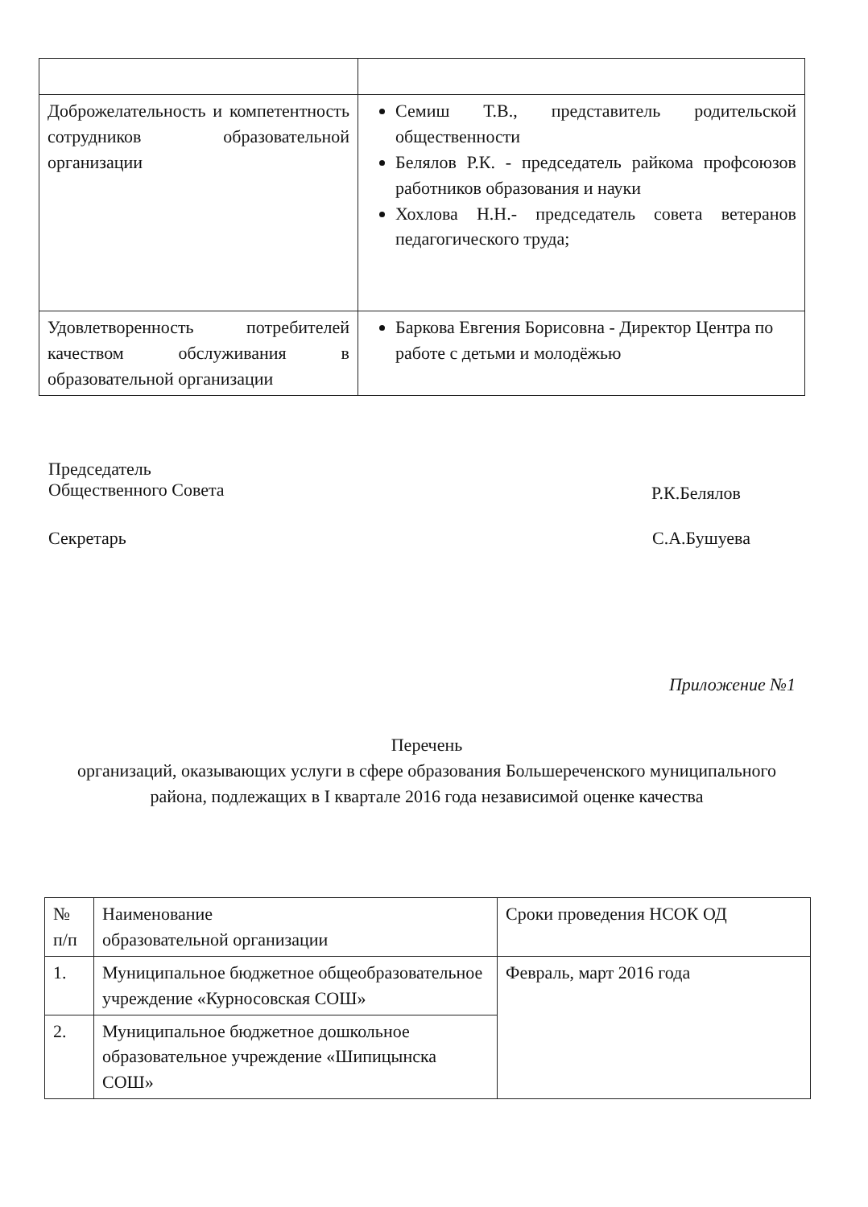| Доброжелательность и компетентность сотрудников образовательной организации | Семиш Т.В., представитель родительской общественности Белялов Р.К. - председатель райкома профсоюзов работников образования и науки Хохлова Н.Н.- председатель совета ветеранов педагогического труда; |
| Удовлетворенность потребителей качеством обслуживания в образовательной организации | Баркова Евгения Борисовна - Директор Центра по работе с детьми и молодёжью |
Председатель
Общественного Совета
Р.К.Белялов
Секретарь С.А.Бушуева
Приложение №1
Перечень
организаций, оказывающих услуги в сфере образования Большереченского муниципального района, подлежащих в I квартале 2016 года независимой оценке качества
| № п/п | Наименование образовательной организации | Сроки проведения НСОК ОД |
| 1. | Муниципальное бюджетное общеобразовательное учреждение «Курносовская СОШ» | Февраль, март 2016 года |
| 2. | Муниципальное бюджетное дошкольное образовательное учреждение «Шипицынска СОШ» | |